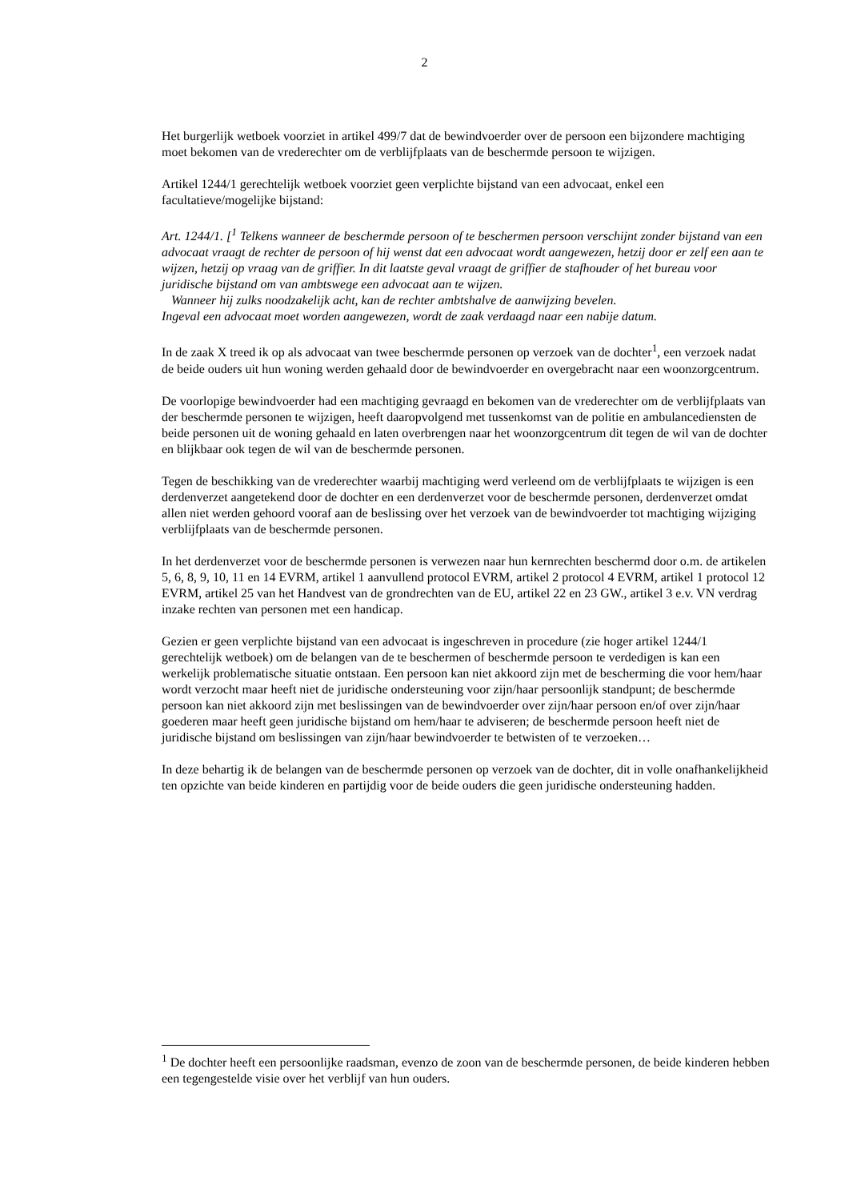2
Het burgerlijk wetboek voorziet in artikel 499/7 dat de bewindvoerder over de persoon een bijzondere machtiging moet bekomen van de vrederechter om de verblijfplaats van de beschermde persoon te wijzigen.
Artikel 1244/1 gerechtelijk wetboek voorziet geen verplichte bijstand van een advocaat, enkel een facultatieve/mogelijke bijstand:
Art. 1244/1. [<sup>1</sup> Telkens wanneer de beschermde persoon of te beschermen persoon verschijnt zonder bijstand van een advocaat vraagt de rechter de persoon of hij wenst dat een advocaat wordt aangewezen, hetzij door er zelf een aan te wijzen, hetzij op vraag van de griffier. In dit laatste geval vraagt de griffier de stafhouder of het bureau voor juridische bijstand om van ambtswege een advocaat aan te wijzen.
Wanneer hij zulks noodzakelijk acht, kan de rechter ambtshalve de aanwijzing bevelen.
Ingeval een advocaat moet worden aangewezen, wordt de zaak verdaagd naar een nabije datum.
In de zaak X treed ik op als advocaat van twee beschermde personen op verzoek van de dochter<sup>1</sup>, een verzoek nadat de beide ouders uit hun woning werden gehaald door de bewindvoerder en overgebracht naar een woonzorgcentrum.
De voorlopige bewindvoerder had een machtiging gevraagd en bekomen van de vrederechter om de verblijfplaats van der beschermde personen te wijzigen, heeft daaropvolgend met tussenkomst van de politie en ambulancediensten de beide personen uit de woning gehaald en laten overbrengen naar het woonzorgcentrum dit tegen de wil van de dochter en blijkbaar ook tegen de wil van de beschermde personen.
Tegen de beschikking van de vrederechter waarbij machtiging werd verleend om de verblijfplaats te wijzigen is een derdenverzet aangetekend door de dochter en een derdenverzet voor de beschermde personen, derdenverzet omdat allen niet werden gehoord vooraf aan de beslissing over het verzoek van de bewindvoerder tot machtiging wijziging verblijfplaats van de beschermde personen.
In het derdenverzet voor de beschermde personen is verwezen naar hun kernrechten beschermd door o.m. de artikelen 5, 6, 8, 9, 10, 11 en 14 EVRM, artikel 1 aanvullend protocol EVRM, artikel 2 protocol 4 EVRM, artikel 1 protocol 12 EVRM, artikel 25 van het Handvest van de grondrechten van de EU, artikel 22 en 23 GW., artikel 3 e.v. VN verdrag inzake rechten van personen met een handicap.
Gezien er geen verplichte bijstand van een advocaat is ingeschreven in procedure (zie hoger artikel 1244/1 gerechtelijk wetboek) om de belangen van de te beschermen of beschermde persoon te verdedigen is kan een werkelijk problematische situatie ontstaan. Een persoon kan niet akkoord zijn met de bescherming die voor hem/haar wordt verzocht maar heeft niet de juridische ondersteuning voor zijn/haar persoonlijk standpunt; de beschermde persoon kan niet akkoord zijn met beslissingen van de bewindvoerder over zijn/haar persoon en/of over zijn/haar goederen maar heeft geen juridische bijstand om hem/haar te adviseren; de beschermde persoon heeft niet de juridische bijstand om beslissingen van zijn/haar bewindvoerder te betwisten of te verzoeken…
In deze behartig ik de belangen van de beschermde personen op verzoek van de dochter, dit in volle onafhankelijkheid ten opzichte van beide kinderen en partijdig voor de beide ouders die geen juridische ondersteuning hadden.
<sup>1</sup> De dochter heeft een persoonlijke raadsman, evenzo de zoon van de beschermde personen, de beide kinderen hebben een tegengestelde visie over het verblijf van hun ouders.